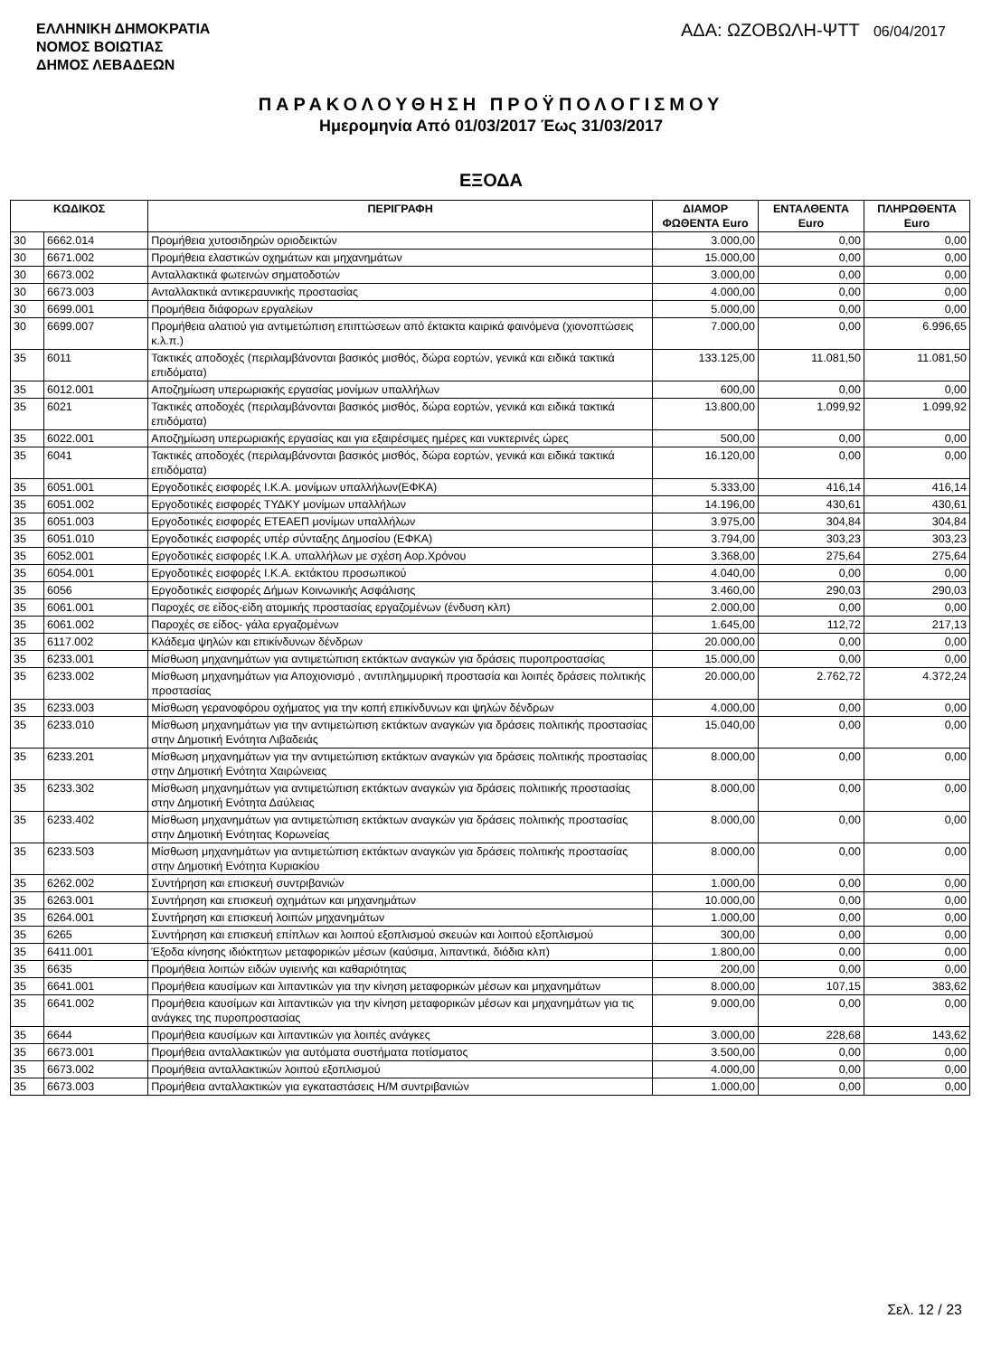ΕΛΛΗΝΙΚΗ ΔΗΜΟΚΡΑΤΙΑ
ΝΟΜΟΣ ΒΟΙΩΤΙΑΣ
ΔΗΜΟΣ ΛΕΒΑΔΕΩΝ
ΑΔΑ: ΩΖΟΒΩΛΗ-ΨΤΤ 06/04/2017
ΠΑΡΑΚΟΛΟΥΘΗΣΗ ΠΡΟΫΠΟΛΟΓΙΣΜΟΥ
Ημερομηνία Από 01/03/2017 Έως 31/03/2017
ΕΞΟΔΑ
| ΚΩΔΙΚΟΣ | | ΠΕΡΙΓΡΑΦΗ | ΔΙΑΜΟΡ ΦΩΘΕΝΤΑ Euro | ΕΝΤΑΛΘΕΝΤΑ Euro | ΠΛΗΡΩΘΕΝΤΑ Euro |
| --- | --- | --- | --- | --- | --- |
| 30 | 6662.014 | Προμήθεια χυτοσιδηρών οριοδεικτών | 3.000,00 | 0,00 | 0,00 |
| 30 | 6671.002 | Προμήθεια ελαστικών οχημάτων και μηχανημάτων | 15.000,00 | 0,00 | 0,00 |
| 30 | 6673.002 | Ανταλλακτικά φωτεινών σηματοδοτών | 3.000,00 | 0,00 | 0,00 |
| 30 | 6673.003 | Ανταλλακτικά αντικεραυνικής προστασίας | 4.000,00 | 0,00 | 0,00 |
| 30 | 6699.001 | Προμήθεια διάφορων εργαλείων | 5.000,00 | 0,00 | 0,00 |
| 30 | 6699.007 | Προμήθεια αλατιού για αντιμετώπιση επιπτώσεων από έκτακτα καιρικά φαινόμενα (χιονοπτώσεις κ.λ.π.) | 7.000,00 | 0,00 | 6.996,65 |
| 35 | 6011 | Τακτικές αποδοχές (περιλαμβάνονται βασικός μισθός, δώρα εορτών, γενικά και ειδικά τακτικά επιδόματα) | 133.125,00 | 11.081,50 | 11.081,50 |
| 35 | 6012.001 | Αποζημίωση υπερωριακής εργασίας μονίμων υπαλλήλων | 600,00 | 0,00 | 0,00 |
| 35 | 6021 | Τακτικές αποδοχές (περιλαμβάνονται βασικός μισθός, δώρα εορτών, γενικά και ειδικά τακτικά επιδόματα) | 13.800,00 | 1.099,92 | 1.099,92 |
| 35 | 6022.001 | Αποζημίωση υπερωριακής εργασίας και για εξαιρέσιμες ημέρες και νυκτερινές ώρες | 500,00 | 0,00 | 0,00 |
| 35 | 6041 | Τακτικές αποδοχές (περιλαμβάνονται βασικός μισθός, δώρα εορτών, γενικά και ειδικά τακτικά επιδόματα) | 16.120,00 | 0,00 | 0,00 |
| 35 | 6051.001 | Εργοδοτικές εισφορές Ι.Κ.Α. μονίμων υπαλλήλων(ΕΦΚΑ) | 5.333,00 | 416,14 | 416,14 |
| 35 | 6051.002 | Εργοδοτικές εισφορές ΤΥΔΚΥ μονίμων υπαλλήλων | 14.196,00 | 430,61 | 430,61 |
| 35 | 6051.003 | Εργοδοτικές εισφορές ΕΤΕΑΕΠ μονίμων υπαλλήλων | 3.975,00 | 304,84 | 304,84 |
| 35 | 6051.010 | Εργοδοτικές εισφορές υπέρ σύνταξης Δημοσίου (ΕΦΚΑ) | 3.794,00 | 303,23 | 303,23 |
| 35 | 6052.001 | Εργοδοτικές εισφορές Ι.Κ.Α. υπαλλήλων με σχέση Αορ.Χρόνου | 3.368,00 | 275,64 | 275,64 |
| 35 | 6054.001 | Εργοδοτικές εισφορές Ι.Κ.Α. εκτάκτου προσωπικού | 4.040,00 | 0,00 | 0,00 |
| 35 | 6056 | Εργοδοτικές εισφορές Δήμων Κοινωνικής Ασφάλισης | 3.460,00 | 290,03 | 290,03 |
| 35 | 6061.001 | Παροχές σε είδος-είδη ατομικής προστασίας εργαζομένων (ένδυση κλπ) | 2.000,00 | 0,00 | 0,00 |
| 35 | 6061.002 | Παροχές σε είδος- γάλα εργαζομένων | 1.645,00 | 112,72 | 217,13 |
| 35 | 6117.002 | Κλάδεμα ψηλών και επικίνδυνων δένδρων | 20.000,00 | 0,00 | 0,00 |
| 35 | 6233.001 | Μίσθωση μηχανημάτων για αντιμετώπιση εκτάκτων αναγκών για δράσεις πυροπροστασίας | 15.000,00 | 0,00 | 0,00 |
| 35 | 6233.002 | Μίσθωση μηχανημάτων για Αποχιονισμό , αντιπλημμυρική προστασία και λοιπές δράσεις πολιτικής προστασίας | 20.000,00 | 2.762,72 | 4.372,24 |
| 35 | 6233.003 | Μίσθωση γερανοφόρου οχήματος για την κοπή επικίνδυνων και ψηλών δένδρων | 4.000,00 | 0,00 | 0,00 |
| 35 | 6233.010 | Μίσθωση μηχανημάτων για την αντιμετώπιση εκτάκτων αναγκών για δράσεις πολιτικής προστασίας στην Δημοτική Ενότητα Λιβαδειάς | 15.040,00 | 0,00 | 0,00 |
| 35 | 6233.201 | Μίσθωση μηχανημάτων για την αντιμετώπιση εκτάκτων αναγκών για δράσεις πολιτικής προστασίας στην Δημοτική Ενότητα Χαιρώνειας | 8.000,00 | 0,00 | 0,00 |
| 35 | 6233.302 | Μίσθωση μηχανημάτων για αντιμετώπιση εκτάκτων αναγκών για δράσεις πολιτιικής προστασίας στην Δημοτική Ενότητα Δαύλειας | 8.000,00 | 0,00 | 0,00 |
| 35 | 6233.402 | Μίσθωση μηχανημάτων για αντιμετώπιση εκτάκτων αναγκών για δράσεις πολιτικής προστασίας στην Δημοτική Ενότητας Κορωνείας | 8.000,00 | 0,00 | 0,00 |
| 35 | 6233.503 | Μίσθωση μηχανημάτων για αντιμετώπιση εκτάκτων αναγκών για δράσεις πολιτικής προστασίας στην Δημοτική Ενότητα Κυριακίου | 8.000,00 | 0,00 | 0,00 |
| 35 | 6262.002 | Συντήρηση και επισκευή συντριβανιών | 1.000,00 | 0,00 | 0,00 |
| 35 | 6263.001 | Συντήρηση και επισκευή οχημάτων και μηχανημάτων | 10.000,00 | 0,00 | 0,00 |
| 35 | 6264.001 | Συντήρηση και επισκευή λοιπών μηχανημάτων | 1.000,00 | 0,00 | 0,00 |
| 35 | 6265 | Συντήρηση και επισκευή επίπλων και λοιπού εξοπλισμού σκευών και λοιπού εξοπλισμού | 300,00 | 0,00 | 0,00 |
| 35 | 6411.001 | Έξοδα κίνησης ιδιόκτητων μεταφορικών μέσων (καύσιμα, λιπαντικά, διόδια κλπ) | 1.800,00 | 0,00 | 0,00 |
| 35 | 6635 | Προμήθεια λοιπών ειδών υγιεινής και καθαριότητας | 200,00 | 0,00 | 0,00 |
| 35 | 6641.001 | Προμήθεια καυσίμων και λιπαντικών για την κίνηση μεταφορικών μέσων και μηχανημάτων | 8.000,00 | 107,15 | 383,62 |
| 35 | 6641.002 | Προμήθεια καυσίμων και λιπαντικών για την κίνηση μεταφορικών μέσων και μηχανημάτων για τις ανάγκες της πυροπροστασίας | 9.000,00 | 0,00 | 0,00 |
| 35 | 6644 | Προμήθεια καυσίμων και λιπαντικών για λοιπές ανάγκες | 3.000,00 | 228,68 | 143,62 |
| 35 | 6673.001 | Προμήθεια ανταλλακτικών για αυτόματα συστήματα ποτίσματος | 3.500,00 | 0,00 | 0,00 |
| 35 | 6673.002 | Προμήθεια ανταλλακτικών λοιπού εξοπλισμού | 4.000,00 | 0,00 | 0,00 |
| 35 | 6673.003 | Προμήθεια ανταλλακτικών για εγκαταστάσεις Η/Μ συντριβανιών | 1.000,00 | 0,00 | 0,00 |
Σελ. 12 / 23